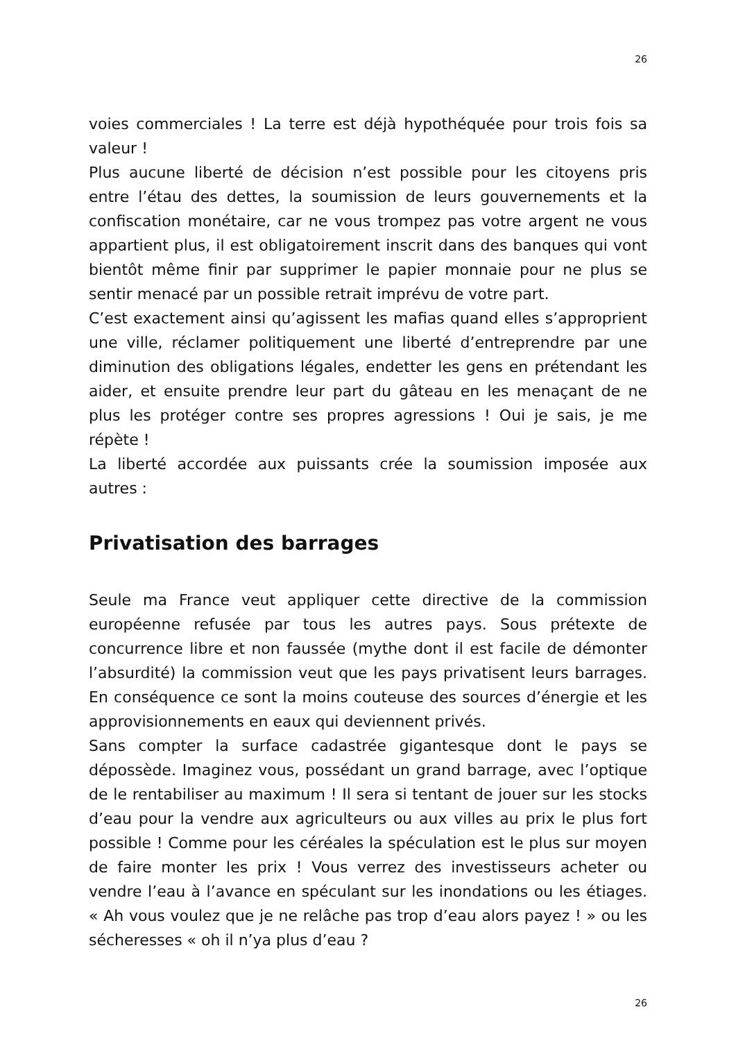26
voies commerciales ! La terre est déjà hypothéquée pour trois fois sa valeur !
Plus aucune liberté de décision n’est possible pour les citoyens pris entre l’étau des dettes, la soumission de leurs gouvernements et la confiscation monétaire, car ne vous trompez pas votre argent ne vous appartient plus, il est obligatoirement inscrit dans des banques qui vont bientôt même finir par supprimer le papier monnaie pour ne plus se sentir menacé par un possible retrait imprévu de votre part.
C’est exactement ainsi qu’agissent les mafias quand elles s’approprient une ville, réclamer politiquement une liberté d’entreprendre par une diminution des obligations légales, endetter les gens en prétendant les aider, et ensuite prendre leur part du gâteau en les menaçant de ne plus les protéger contre ses propres agressions ! Oui je sais, je me répète !
La liberté accordée aux puissants crée la soumission imposée aux autres :
Privatisation des barrages
Seule ma France veut appliquer cette directive de la commission européenne refusée par tous les autres pays. Sous prétexte de concurrence libre et non faussée (mythe dont il est facile de démonter l’absurdité) la commission veut que les pays privatisent leurs barrages. En conséquence ce sont la moins couteuse des sources d’énergie et les approvisionnements en eaux qui deviennent privés.
Sans compter la surface cadastrée gigantesque dont le pays se dépossède. Imaginez vous, possédant un grand barrage, avec l’optique de le rentabiliser au maximum ! Il sera si tentant de jouer sur les stocks d’eau pour la vendre aux agriculteurs ou aux villes au prix le plus fort possible ! Comme pour les céréales la spéculation est le plus sur moyen de faire monter les prix ! Vous verrez des investisseurs acheter ou vendre l’eau à l’avance en spéculant sur les inondations ou les étiages. « Ah vous voulez que je ne relâche pas trop d’eau alors payez ! » ou les sécheresses « oh il n’ya plus d’eau ?
26